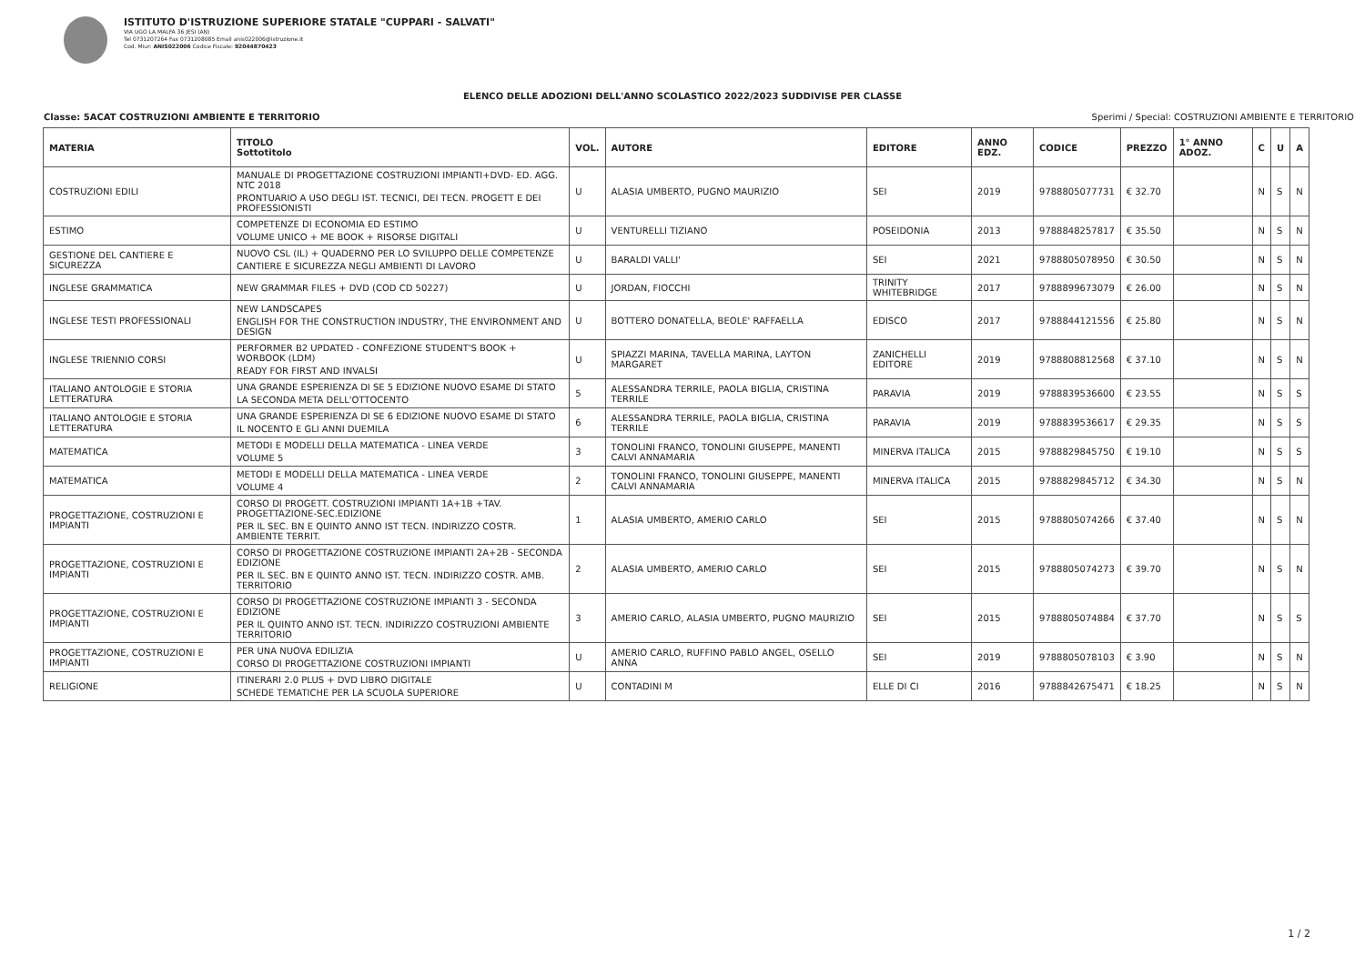ISTITUTO D'ISTRUZIONE SUPERIORE STATALE "CUPPARI - SALVATI"
VIA UGO LA MALFA 36 JESI (AN)
Tel 0731207264 Fax 0731208085 Email anis022006@istruzione.it
Cod. Miur: ANIS022006 Codice Fiscale: 92044870423
ELENCO DELLE ADOZIONI DELL'ANNO SCOLASTICO 2022/2023 SUDDIVISE PER CLASSE
Classe: 5ACAT COSTRUZIONI AMBIENTE E TERRITORIO Sperimi / Special: COSTRUZIONI AMBIENTE E TERRITORIO
| MATERIA | TITOLO Sottotitolo | VOL. | AUTORE | EDITORE | ANNO EDZ. | CODICE | PREZZO | 1° ANNO ADOZ. | C | U | A |
| --- | --- | --- | --- | --- | --- | --- | --- | --- | --- | --- | --- |
| COSTRUZIONI EDILI | MANUALE DI PROGETTAZIONE COSTRUZIONI IMPIANTI+DVD- ED. AGG. NTC 2018 PRONTUARIO A USO DEGLI IST. TECNICI, DEI TECN. PROGETT E DEI PROFESSIONISTI | U | ALASIA UMBERTO, PUGNO MAURIZIO | SEI | 2019 | 9788805077731 | € 32.70 | | N | S | N |
| ESTIMO | COMPETENZE DI ECONOMIA ED ESTIMO VOLUME UNICO + ME BOOK + RISORSE DIGITALI | U | VENTURELLI TIZIANO | POSEIDONIA | 2013 | 9788848257817 | € 35.50 | | N | S | N |
| GESTIONE DEL CANTIERE E SICUREZZA | NUOVO CSL (IL) + QUADERNO PER LO SVILUPPO DELLE COMPETENZE CANTIERE E SICUREZZA NEGLI AMBIENTI DI LAVORO | U | BARALDI VALLI' | SEI | 2021 | 9788805078950 | € 30.50 | | N | S | N |
| INGLESE GRAMMATICA | NEW GRAMMAR FILES + DVD (COD CD 50227) | U | JORDAN, FIOCCHI | TRINITY WHITEBRIDGE | 2017 | 9788899673079 | € 26.00 | | N | S | N |
| INGLESE TESTI PROFESSIONALI | NEW LANDSCAPES ENGLISH FOR THE CONSTRUCTION INDUSTRY, THE ENVIRONMENT AND DESIGN | U | BOTTERO DONATELLA, BEOLE' RAFFAELLA | EDISCO | 2017 | 9788844121556 | € 25.80 | | N | S | N |
| INGLESE TRIENNIO CORSI | PERFORMER B2 UPDATED - CONFEZIONE STUDENT'S BOOK + WORBOOK (LDM) READY FOR FIRST AND INVALSI | U | SPIAZZI MARINA, TAVELLA MARINA, LAYTON MARGARET | ZANICHELLI EDITORE | 2019 | 9788808812568 | € 37.10 | | N | S | N |
| ITALIANO ANTOLOGIE E STORIA LETTERATURA | UNA GRANDE ESPERIENZA DI SE 5 EDIZIONE NUOVO ESAME DI STATO LA SECONDA META DELL'OTTOCENTO | 5 | ALESSANDRA TERRILE, PAOLA BIGLIA, CRISTINA TERRILE | PARAVIA | 2019 | 9788839536600 | € 23.55 | | N | S | S |
| ITALIANO ANTOLOGIE E STORIA LETTERATURA | UNA GRANDE ESPERIENZA DI SE 6 EDIZIONE NUOVO ESAME DI STATO IL NOCENTO E GLI ANNI DUEMILA | 6 | ALESSANDRA TERRILE, PAOLA BIGLIA, CRISTINA TERRILE | PARAVIA | 2019 | 9788839536617 | € 29.35 | | N | S | S |
| MATEMATICA | METODI E MODELLI DELLA MATEMATICA - LINEA VERDE VOLUME 5 | 3 | TONOLINI FRANCO, TONOLINI GIUSEPPE, MANENTI CALVI ANNAMARIA | MINERVA ITALICA | 2015 | 9788829845750 | € 19.10 | | N | S | S |
| MATEMATICA | METODI E MODELLI DELLA MATEMATICA - LINEA VERDE VOLUME 4 | 2 | TONOLINI FRANCO, TONOLINI GIUSEPPE, MANENTI CALVI ANNAMARIA | MINERVA ITALICA | 2015 | 9788829845712 | € 34.30 | | N | S | N |
| PROGETTAZIONE, COSTRUZIONI E IMPIANTI | CORSO DI PROGETT. COSTRUZIONI IMPIANTI 1A+1B +TAV. PROGETTAZIONE-SEC.EDIZIONE PER IL SEC. BN E QUINTO ANNO IST TECN. INDIRIZZO COSTR. AMBIENTE TERRIT. | 1 | ALASIA UMBERTO, AMERIO CARLO | SEI | 2015 | 9788805074266 | € 37.40 | | N | S | N |
| PROGETTAZIONE, COSTRUZIONI E IMPIANTI | CORSO DI PROGETTAZIONE COSTRUZIONE IMPIANTI 2A+2B - SECONDA EDIZIONE PER IL SEC. BN E QUINTO ANNO IST. TECN. INDIRIZZO COSTR. AMB. TERRITORIO | 2 | ALASIA UMBERTO, AMERIO CARLO | SEI | 2015 | 9788805074273 | € 39.70 | | N | S | N |
| PROGETTAZIONE, COSTRUZIONI E IMPIANTI | CORSO DI PROGETTAZIONE COSTRUZIONE IMPIANTI 3 - SECONDA EDIZIONE PER IL QUINTO ANNO IST. TECN. INDIRIZZO COSTRUZIONI AMBIENTE TERRITORIO | 3 | AMERIO CARLO, ALASIA UMBERTO, PUGNO MAURIZIO | SEI | 2015 | 9788805074884 | € 37.70 | | N | S | S |
| PROGETTAZIONE, COSTRUZIONI E IMPIANTI | PER UNA NUOVA EDILIZIA CORSO DI PROGETTAZIONE COSTRUZIONI IMPIANTI | U | AMERIO CARLO, RUFFINO PABLO ANGEL, OSELLO ANNA | SEI | 2019 | 9788805078103 | € 3.90 | | N | S | N |
| RELIGIONE | ITINERARI 2.0 PLUS + DVD LIBRO DIGITALE SCHEDE TEMATICHE PER LA SCUOLA SUPERIORE | U | CONTADINI M | ELLE DI CI | 2016 | 9788842675471 | € 18.25 | | N | S | N |
1 / 2